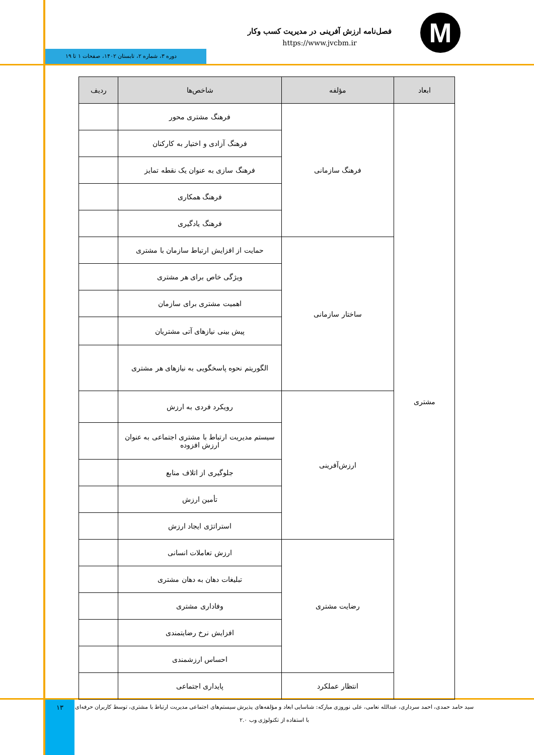M
فصل‌نامه ارزش آفرینی در مدیریت کسب وکار
https://www.jvcbm.ir
دوره ۳، شماره ۲، تابستان ۱۴۰۲، صفحات ۱ تا ۱۹
| ابعاد | مؤلفه | شاخص‌ها | ردیف |
| --- | --- | --- | --- |
| مشتری | فرهنگ سازمانی | فرهنگ مشتری محور | |
| | | فرهنگ آزادی و اختیار به کارکنان | |
| | | فرهنگ سازی به عنوان یک نقطه تمایز | |
| | | فرهنگ همکاری | |
| | | فرهنگ یادگیری | |
| | ساختار سازمانی | حمایت از افزایش ارتباط سازمان با مشتری | |
| | | ویژگی خاص برای هر مشتری | |
| | | اهمیت مشتری برای سازمان | |
| | | پیش بینی نیازهای آتی مشتریان | |
| | | الگوریتم نحوه پاسخگویی به نیازهای هر مشتری | |
| | ارزش‌آفرینی | رویکرد فردی به ارزش | |
| | | سیستم مدیریت ارتباط با مشتری اجتماعی به عنوان ارزش افزوده | |
| | | جلوگیری از اتلاف منابع | |
| | | تأمین ارزش | |
| | | استراتژی ایجاد ارزش | |
| | رضایت مشتری | ارزش تعاملات انسانی | |
| | | تبلیغات دهان به دهان مشتری | |
| | | وفاداری مشتری | |
| | | افزایش نرخ رضایتمندی | |
| | | احساس ارزشمندی | |
| | انتظار عملکرد | پایداری اجتماعی | |
۱۳
سید حامد حمدی، احمد سرداری، عبدالله نعامی، علی نوروزی مبارکه: شناسایی ابعاد و مؤلفه‌های پذیرش سیستم‌های اجتماعی مدیریت ارتباط با مشتری، توسط کاربران حرفه‌ای با استفاده از تکنولوژی وب ۲.۰